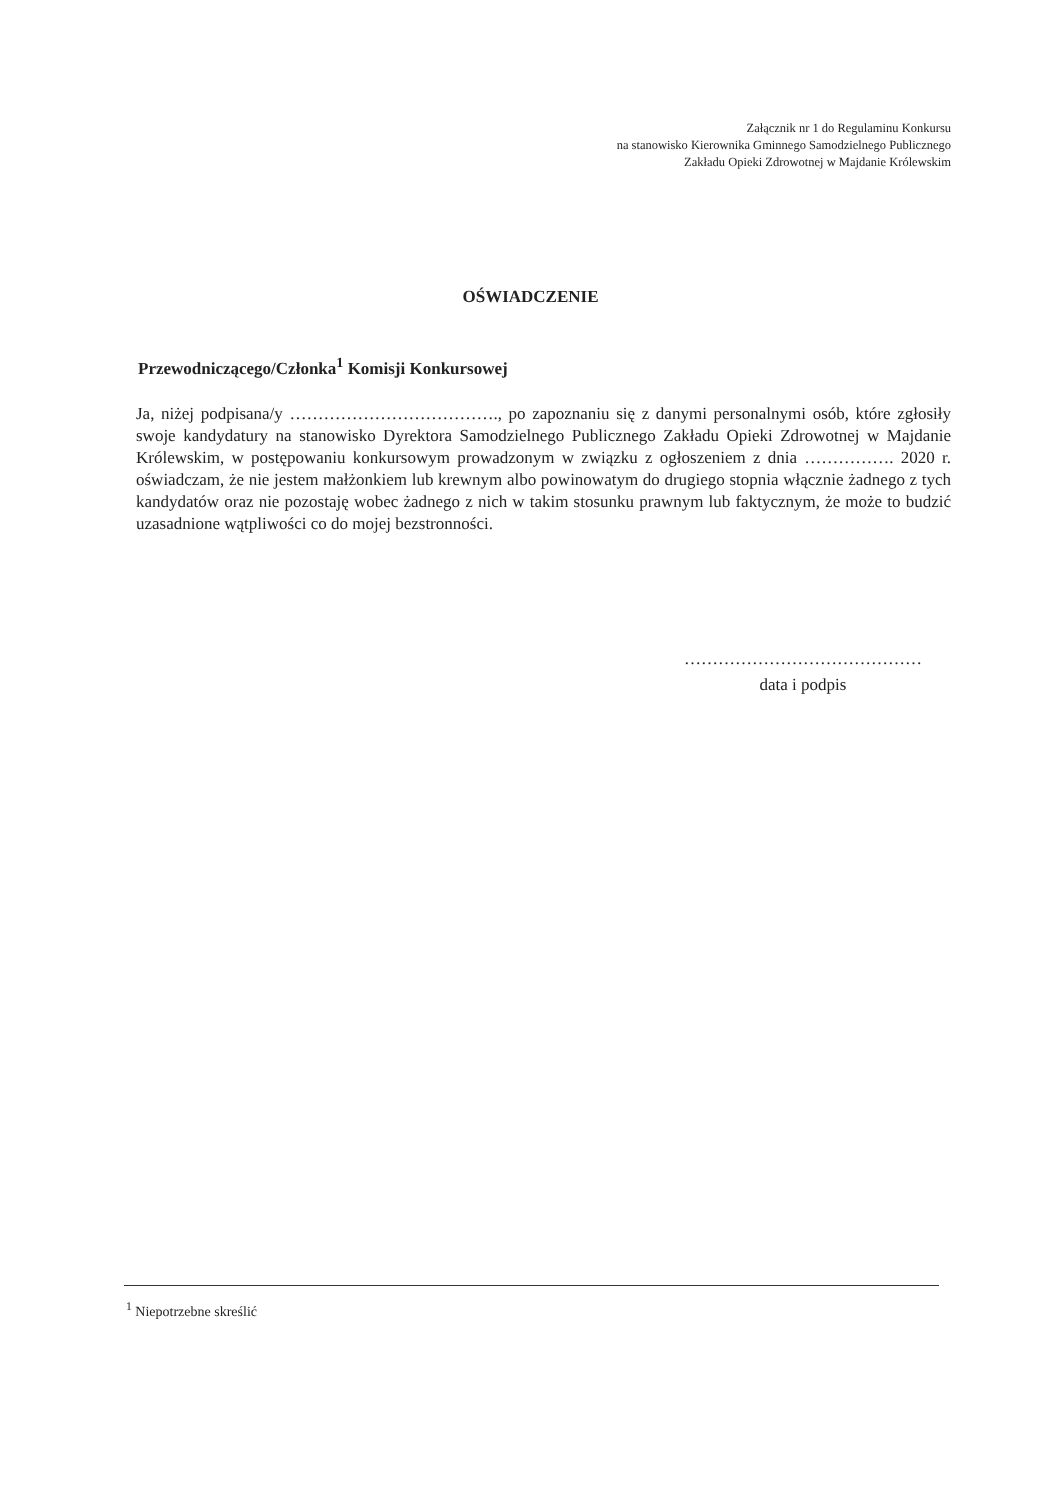Załącznik nr 1 do Regulaminu Konkursu
na stanowisko Kierownika Gminnego Samodzielnego Publicznego
Zakładu Opieki Zdrowotnej w Majdanie Królewskim
OŚWIADCZENIE
Przewodniczącego/Członka<sup>1</sup> Komisji Konkursowej
Ja, niżej podpisana/y ………………………………., po zapoznaniu się z danymi personalnymi osób, które zgłosiły swoje kandydatury na stanowisko Dyrektora Samodzielnego Publicznego Zakładu Opieki Zdrowotnej w Majdanie Królewskim, w postępowaniu konkursowym prowadzonym w związku z ogłoszeniem z dnia ……………. 2020 r. oświadczam, że nie jestem małżonkiem lub krewnym albo powinowatym do drugiego stopnia włącznie żadnego z tych kandydatów oraz nie pozostaję wobec żadnego z nich w takim stosunku prawnym lub faktycznym, że może to budzić uzasadnione wątpliwości co do mojej bezstronności.
……………………………………
data i podpis
<sup>1</sup> Niepotrzebne skreślić